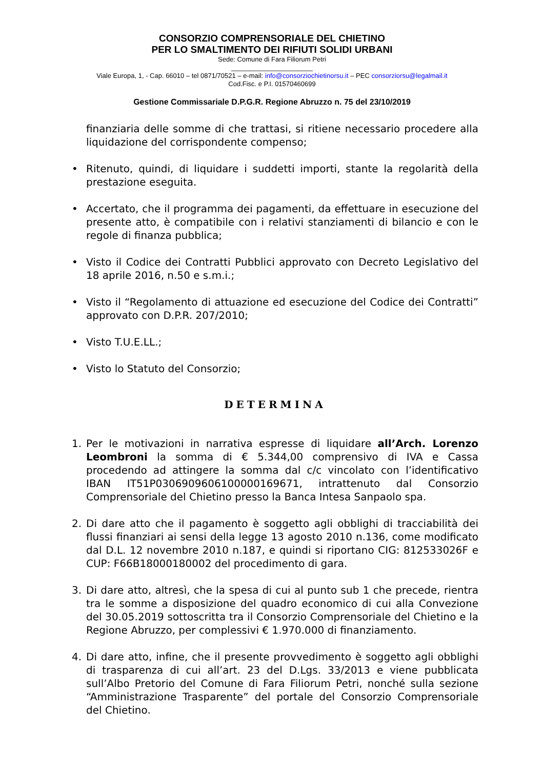CONSORZIO COMPRENSORIALE DEL CHIETINO
PER LO SMALTIMENTO DEI RIFIUTI SOLIDI URBANI
Sede: Comune di Fara Filiorum Petri
______________________
Viale Europa, 1, - Cap. 66010 – tel 0871/70521 – e-mail: info@consorziochietinorsu.it – PEC consorziorsu@legalmail.it
Cod.Fisc. e P.I. 01570460699
Gestione Commissariale D.P.G.R. Regione Abruzzo n. 75 del 23/10/2019
finanziaria delle somme di che trattasi, si ritiene necessario procedere alla liquidazione del corrispondente compenso;
• Ritenuto, quindi, di liquidare i suddetti importi, stante la regolarità della prestazione eseguita.
• Accertato, che il programma dei pagamenti, da effettuare in esecuzione del presente atto, è compatibile con i relativi stanziamenti di bilancio e con le regole di finanza pubblica;
• Visto il Codice dei Contratti Pubblici approvato con Decreto Legislativo del 18 aprile 2016, n.50 e s.m.i.;
• Visto il “Regolamento di attuazione ed esecuzione del Codice dei Contratti” approvato con D.P.R. 207/2010;
• Visto T.U.E.LL.;
• Visto lo Statuto del Consorzio;
DETERMINA
1. Per le motivazioni in narrativa espresse di liquidare all’Arch. Lorenzo Leombroni la somma di € 5.344,00 comprensivo di IVA e Cassa procedendo ad attingere la somma dal c/c vincolato con l’identificativo IBAN IT51P0306909606100000169671, intrattenuto dal Consorzio Comprensoriale del Chietino presso la Banca Intesa Sanpaolo spa.
2. Di dare atto che il pagamento è soggetto agli obblighi di tracciabilità dei flussi finanziari ai sensi della legge 13 agosto 2010 n.136, come modificato dal D.L. 12 novembre 2010 n.187, e quindi si riportano CIG: 812533026F e CUP: F66B18000180002 del procedimento di gara.
3. Di dare atto, altresì, che la spesa di cui al punto sub 1 che precede, rientra tra le somme a disposizione del quadro economico di cui alla Convezione del 30.05.2019 sottoscritta tra il Consorzio Comprensoriale del Chietino e la Regione Abruzzo, per complessivi € 1.970.000 di finanziamento.
4. Di dare atto, infine, che il presente provvedimento è soggetto agli obblighi di trasparenza di cui all’art. 23 del D.Lgs. 33/2013 e viene pubblicata sull’Albo Pretorio del Comune di Fara Filiorum Petri, nonché sulla sezione “Amministrazione Trasparente” del portale del Consorzio Comprensoriale del Chietino.